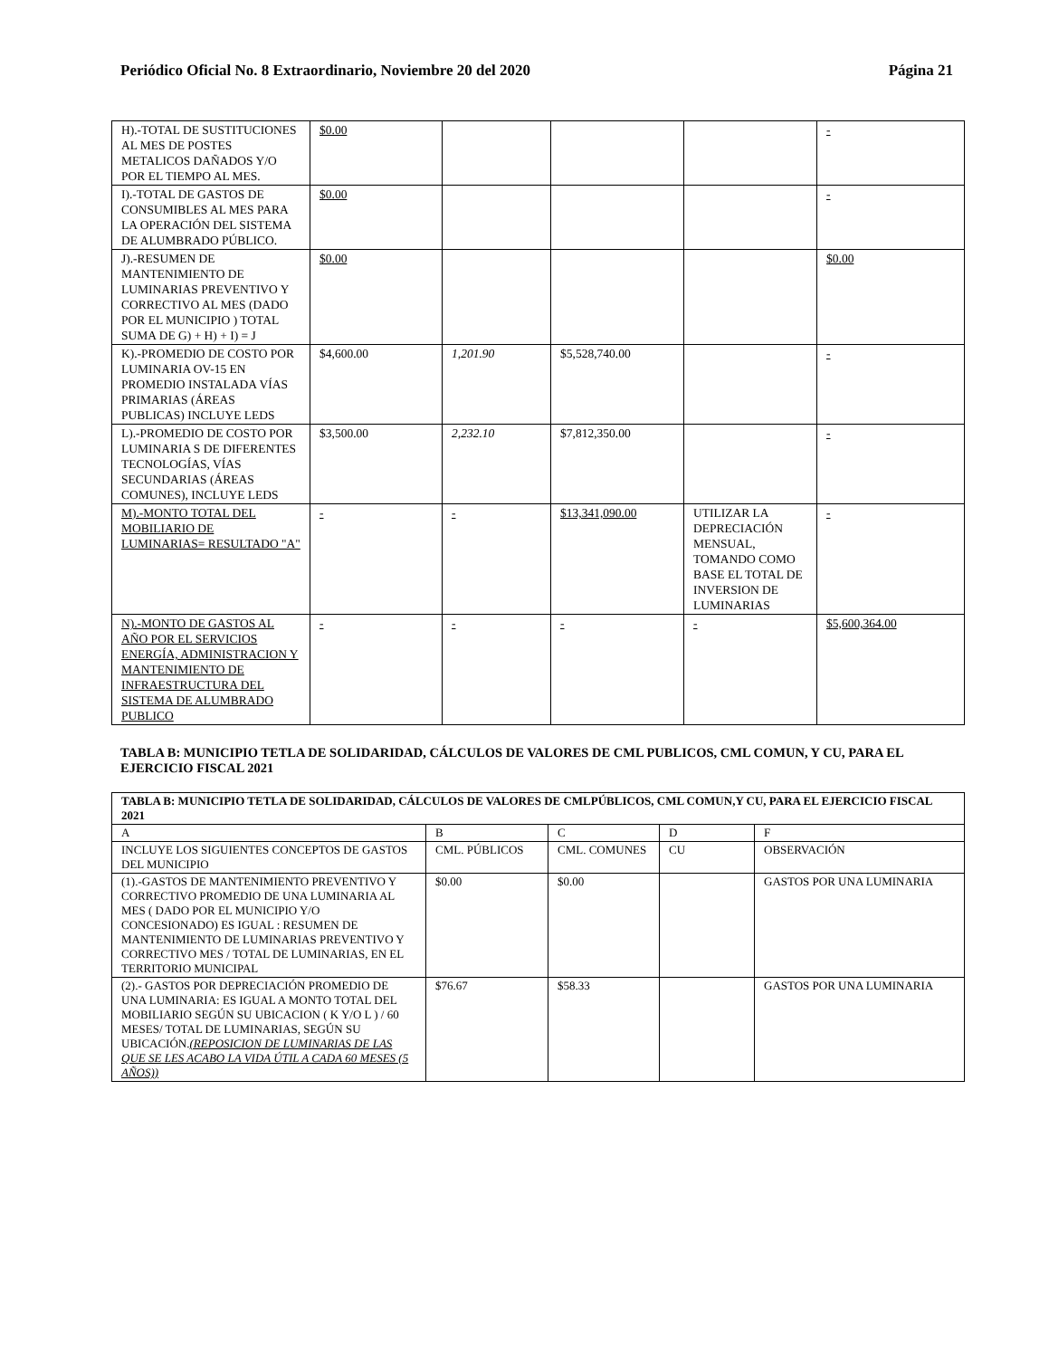Periódico Oficial No. 8 Extraordinario, Noviembre 20 del 2020 Página 21
| H).-TOTAL DE SUSTITUCIONES AL MES DE POSTES METALICOS DAÑADOS Y/O POR EL TIEMPO AL MES. | $0.00 | | | | - |
| I).-TOTAL DE GASTOS DE CONSUMIBLES AL MES PARA LA OPERACIÓN DEL SISTEMA DE ALUMBRADO PÚBLICO. | $0.00 | | | | - |
| J).-RESUMEN DE MANTENIMIENTO DE LUMINARIAS PREVENTIVO Y CORRECTIVO AL MES (DADO POR EL MUNICIPIO ) TOTAL SUMA DE G) + H) + I) = J | $0.00 | | | | $0.00 |
| K).-PROMEDIO DE COSTO POR LUMINARIA OV-15 EN PROMEDIO INSTALADA VÍAS PRIMARIAS (ÁREAS PUBLICAS) INCLUYE LEDS | $4,600.00 | 1,201.90 | $5,528,740.00 | | - |
| L).-PROMEDIO DE COSTO POR LUMINARIA S DE DIFERENTES TECNOLOGÍAS, VÍAS SECUNDARIAS (ÁREAS COMUNES), INCLUYE LEDS | $3,500.00 | 2,232.10 | $7,812,350.00 | | - |
| M).-MONTO TOTAL DEL MOBILIARIO DE LUMINARIAS= RESULTADO "A" | - | - | $13,341,090.00 | UTILIZAR LA DEPRECIACIÓN MENSUAL, TOMANDO COMO BASE EL TOTAL DE INVERSION DE LUMINARIAS | - |
| N).-MONTO DE GASTOS AL AÑO POR EL SERVICIOS ENERGÍA, ADMINISTRACION Y MANTENIMIENTO DE INFRAESTRUCTURA DEL SISTEMA DE ALUMBRADO PUBLICO | - | - | - | - | $5,600,364.00 |
TABLA B: MUNICIPIO TETLA DE SOLIDARIDAD, CÁLCULOS DE VALORES DE CML PUBLICOS, CML COMUN, Y CU, PARA EL EJERCICIO FISCAL 2021
| TABLA B: MUNICIPIO TETLA DE SOLIDARIDAD, CÁLCULOS DE VALORES DE CMLPÚBLICOS, CML COMUN,Y CU, PARA EL EJERCICIO FISCAL 2021 | | | | |
| A | B | C | D | F |
| INCLUYE LOS SIGUIENTES CONCEPTOS DE GASTOS DEL MUNICIPIO | CML. PÚBLICOS | CML. COMUNES | CU | OBSERVACIÓN |
| (1).-GASTOS DE MANTENIMIENTO PREVENTIVO Y CORRECTIVO PROMEDIO DE UNA LUMINARIA AL MES ( DADO POR EL MUNICIPIO Y/O CONCESIONADO) ES IGUAL : RESUMEN DE MANTENIMIENTO DE LUMINARIAS PREVENTIVO Y CORRECTIVO MES / TOTAL DE LUMINARIAS, EN EL TERRITORIO MUNICIPAL | $0.00 | $0.00 | | GASTOS POR UNA LUMINARIA |
| (2).- GASTOS POR DEPRECIACIÓN PROMEDIO DE UNA LUMINARIA: ES IGUAL A MONTO TOTAL DEL MOBILIARIO SEGÚN SU UBICACION ( K Y/O L ) / 60 MESES/ TOTAL DE LUMINARIAS, SEGÚN SU UBICACIÓN. (REPOSICION DE LUMINARIAS DE LAS QUE SE LES ACABO LA VIDA ÚTIL A CADA 60 MESES (5 AÑOS)) | $76.67 | $58.33 | | GASTOS POR UNA LUMINARIA |